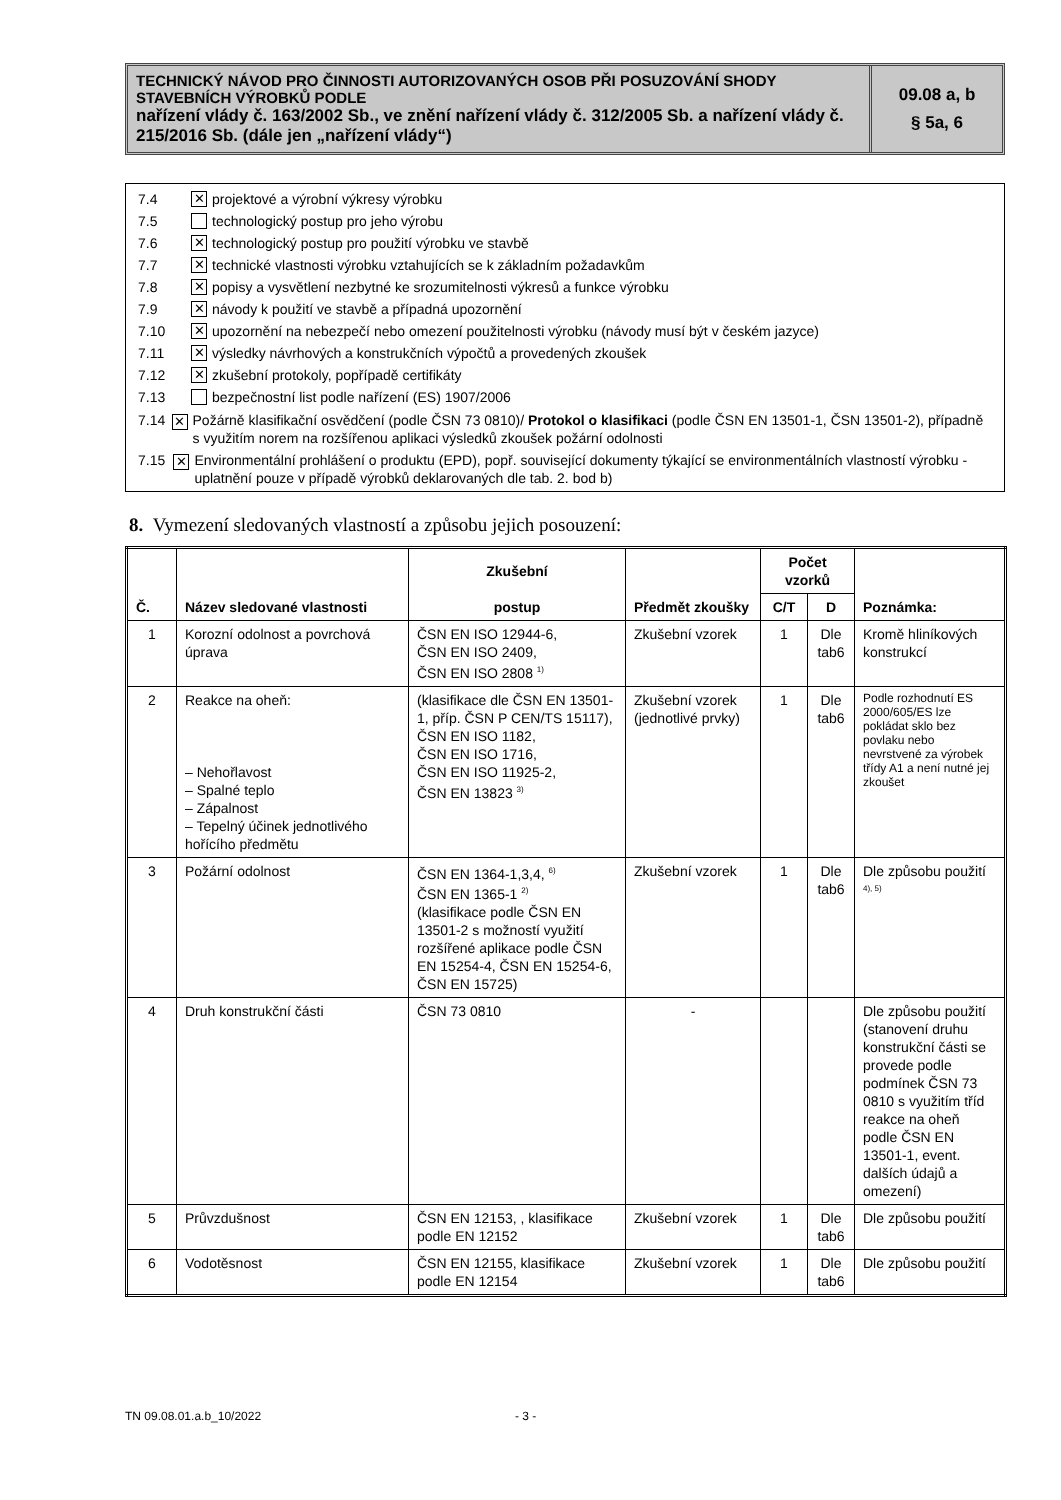TECHNICKÝ NÁVOD PRO ČINNOSTI AUTORIZOVANÝCH OSOB PŘI POSUZOVÁNÍ SHODY STAVEBNÍCH VÝROBKŮ PODLE
nařízení vlády č. 163/2002 Sb., ve znění nařízení vlády č. 312/2005 Sb. a nařízení vlády č. 215/2016 Sb. (dále jen „nařízení vlády“)
09.08 a, b
§ 5a, 6
7.4 ✕ projektové a výrobní výkresy výrobku
7.5 technologický postup pro jeho výrobu
7.6 ✕ technologický postup pro použití výrobku ve stavbě
7.7 ✕ technické vlastnosti výrobku vztahujících se k základním požadavkům
7.8 ✕ popisy a vysvětlení nezbytné ke srozumitelnosti výkresů a funkce výrobku
7.9 ✕ návody k použití ve stavbě a případná upozornění
7.10 ✕ upozornění na nebezpečí nebo omezení použitelnosti výrobku (návody musí být v českém jazyce)
7.11 ✕ výsledky návrhových a konstrukčních výpočtů a provedených zkoušek
7.12 ✕ zkušební protokoly, popřípadě certifikáty
7.13 bezpečnostní list podle nařízení (ES) 1907/2006
7.14 ✕ Požárně klasifikační osvědčení (podle ČSN 73 0810)/ Protokol o klasifikaci (podle ČSN EN 13501-1, ČSN 13501-2), případně s využitím norem na rozšířenou aplikaci výsledků zkoušek požární odolnosti
7.15 ✕ Environmentální prohlášení o produktu (EPD), popř. související dokumenty týkající se environmentálních vlastností výrobku - uplatnění pouze v případě výrobků deklarovaných dle tab. 2. bod b)
8. Vymezení sledovaných vlastností a způsobu jejich posouzení:
| Č. | Název sledované vlastnosti | Zkušební postup | Předmět zkoušky | Počet vzorků | | Poznámka: |
| --- | --- | --- | --- | --- | --- | --- |
| | | | | C/T | D | |
| 1 | Korozní odolnost a povrchová úprava | ČSN EN ISO 12944-6, ČSN EN ISO 2409, ČSN EN ISO 2808 <sup>1)</sup> | Zkušební vzorek | 1 | Dle tab6 | Kromě hliníkových konstrukcí |
| 2 | Reakce na oheň: – Nehořlavost – Spalné teplo – Zápalnost – Tepelný účinek jednotlivého hořícího předmětu | (klasifikace dle ČSN EN 13501-1, příp. ČSN P CEN/TS 15117), ČSN EN ISO 1182, ČSN EN ISO 1716, ČSN EN ISO 11925-2, ČSN EN 13823 <sup>3)</sup> | Zkušební vzorek (jednotlivé prvky) | 1 | Dle tab6 | Podle rozhodnutí ES 2000/605/ES lze pokládat sklo bez povlaku nebo nevrstvené za výrobek třídy A1 a není nutné jej zkoušet |
| 3 | Požární odolnost | ČSN EN 1364-1,3,4, <sup>6)</sup> ČSN EN 1365-1 <sup>2)</sup> (klasifikace podle ČSN EN 13501-2 s možností využití rozšířené aplikace podle ČSN EN 15254-4, ČSN EN 15254-6, ČSN EN 15725) | Zkušební vzorek | 1 | Dle tab6 | Dle způsobu použití <sup>4), 5)</sup> |
| 4 | Druh konstrukční části | ČSN 73 0810 | - | | | Dle způsobu použití (stanovení druhu konstrukční části se provede podle podmínek ČSN 73 0810 s využitím tříd reakce na oheň podle ČSN EN 13501-1, event. dalších údajů a omezení) |
| 5 | Průvzdušnost | ČSN EN 12153, , klasifikace podle EN 12152 | Zkušební vzorek | 1 | Dle tab6 | Dle způsobu použití |
| 6 | Vodotěsnost | ČSN EN 12155, klasifikace podle EN 12154 | Zkušební vzorek | 1 | Dle tab6 | Dle způsobu použití |
TN 09.08.01.a.b_10/2022 - 3 -